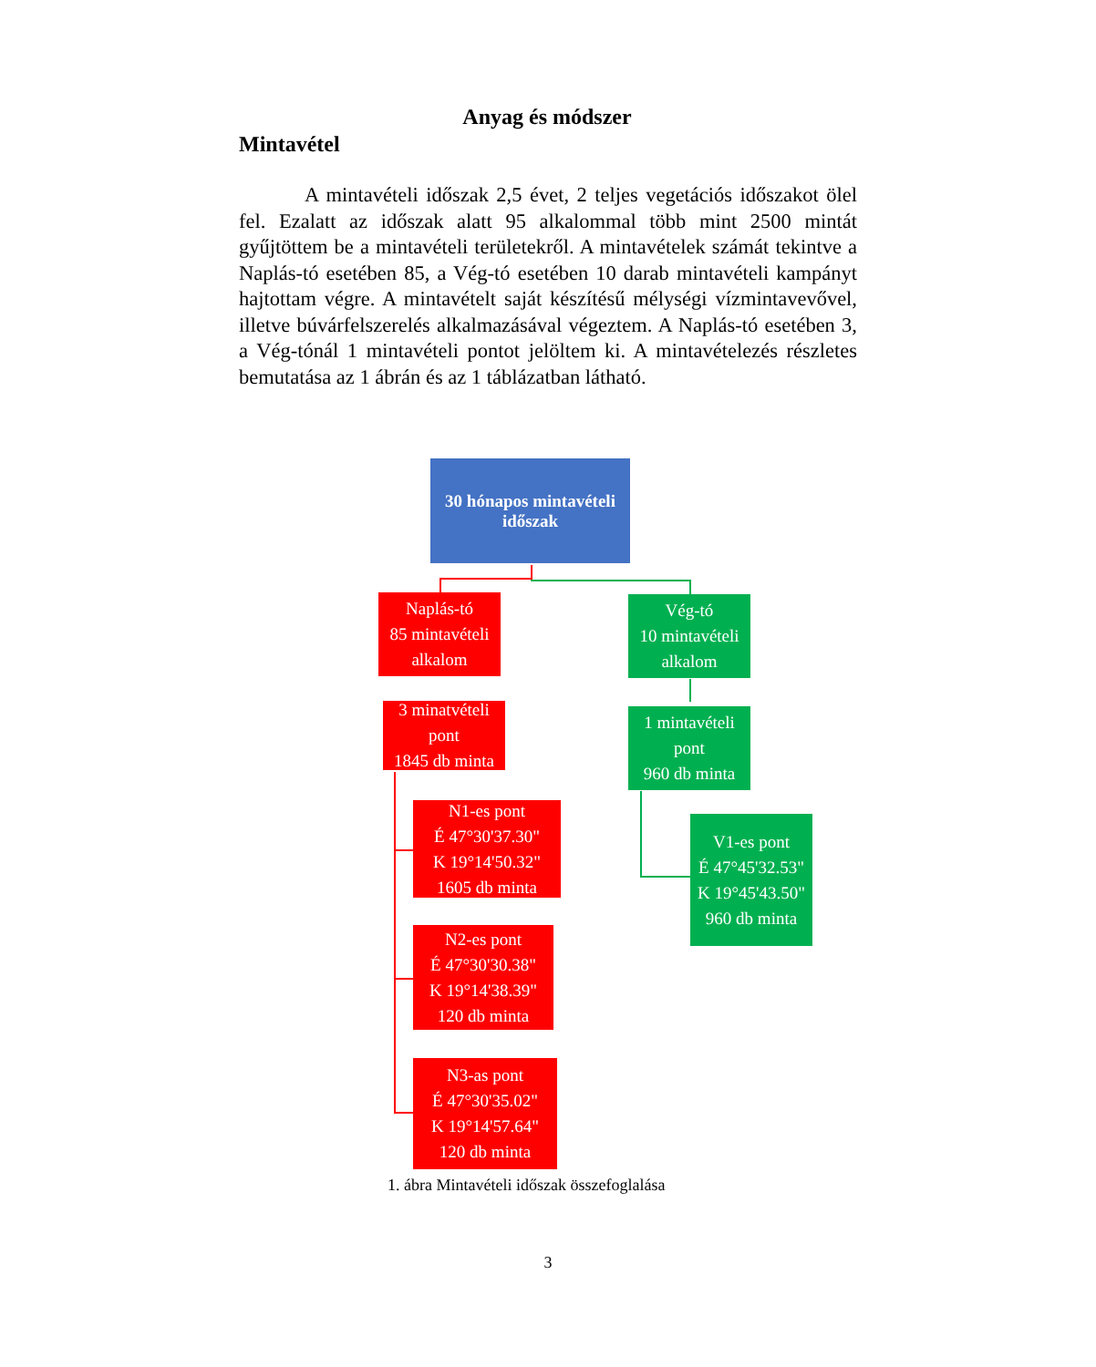Anyag és módszer
Mintavétel
A mintavételi időszak 2,5 évet, 2 teljes vegetációs időszakot ölel fel. Ezalatt az időszak alatt 95 alkalommal több mint 2500 mintát gyűjtöttem be a mintavételi területekről. A mintavételek számát tekintve a Naplás-tó esetében 85, a Vég-tó esetében 10 darab mintavételi kampányt hajtottam végre. A mintavételt saját készítésű mélységi vízmintavevővel, illetve búvárfelszerelés alkalmazásával végeztem. A Naplás-tó esetében 3, a Vég-tónál 1 mintavételi pontot jelöltem ki. A mintavételezés részletes bemutatása az 1 ábrán és az 1 táblázatban látható.
30 hónapos mintavételi
időszak
Naplás-tó
85 mintavételi
alkalom
Vég-tó
10 mintavételi
alkalom
3 minatvételi
pont
1845 db minta
1 mintavételi
pont
960 db minta
N1-es pont
É 47°30'37.30"
K 19°14'50.32"
1605 db minta
V1-es pont
É 47°45'32.53"
K 19°45'43.50"
960 db minta
N2-es pont
É 47°30'30.38"
K 19°14'38.39"
120 db minta
N3-as pont
É 47°30'35.02"
K 19°14'57.64"
120 db minta
1. ábra Mintavételi időszak összefoglalása
3